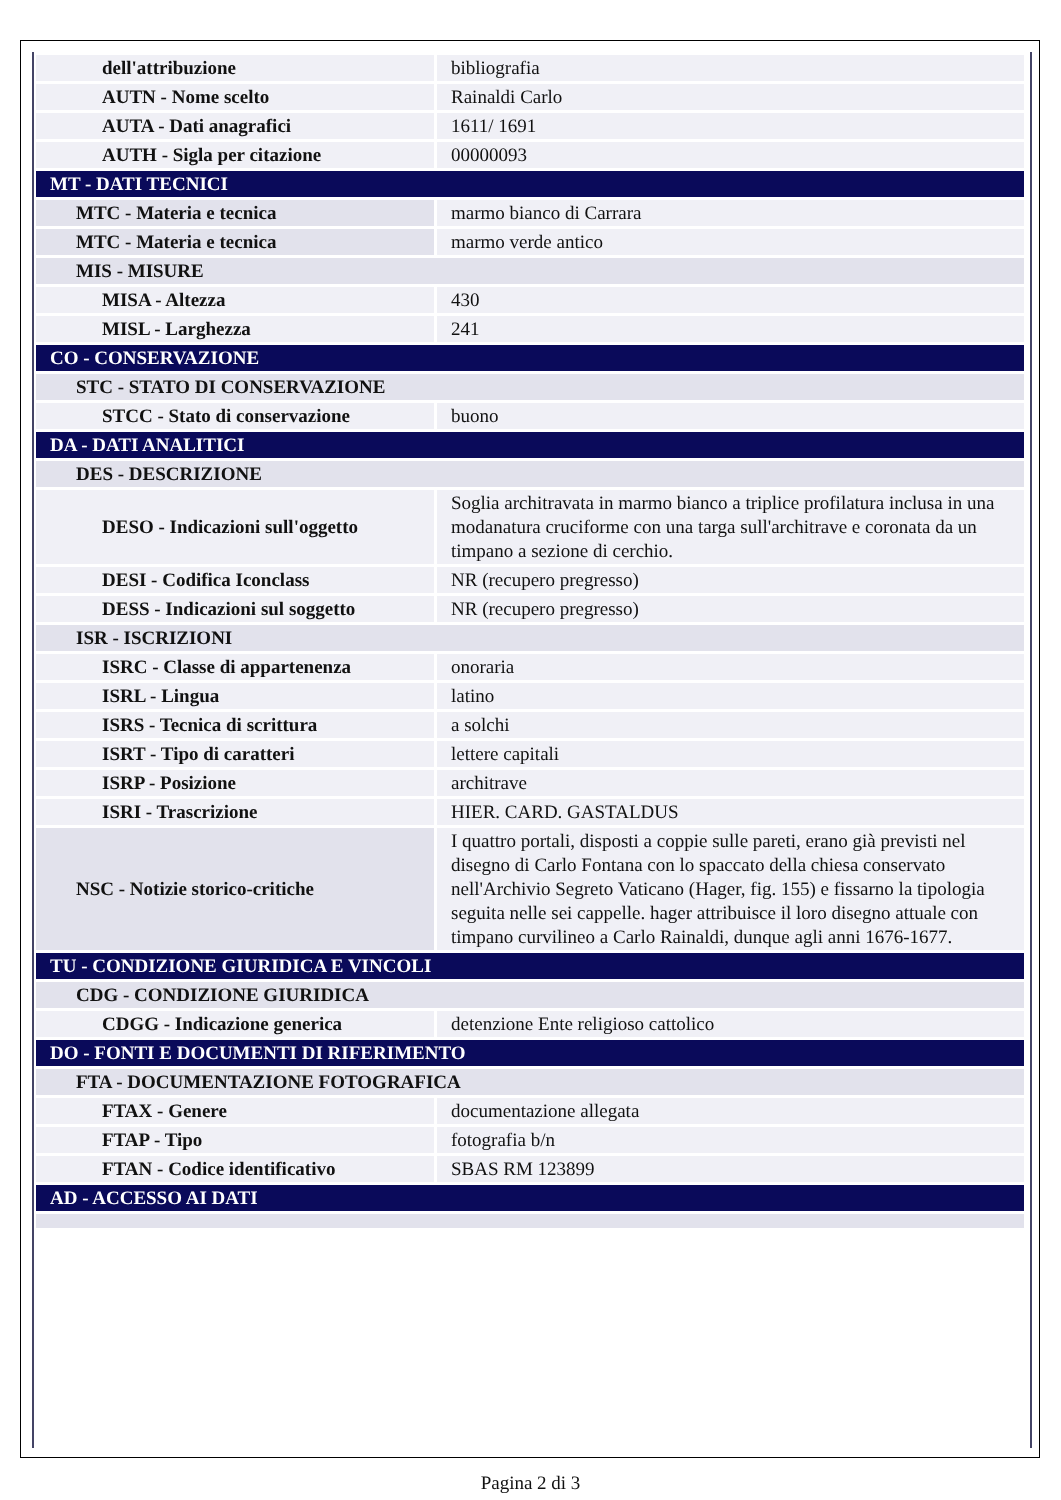| dell'attribuzione | bibliografia |
| AUTN - Nome scelto | Rainaldi Carlo |
| AUTA - Dati anagrafici | 1611/ 1691 |
| AUTH - Sigla per citazione | 00000093 |
| MT - DATI TECNICI | |
| MTC - Materia e tecnica | marmo bianco di Carrara |
| MTC - Materia e tecnica | marmo verde antico |
| MIS - MISURE | |
| MISA - Altezza | 430 |
| MISL - Larghezza | 241 |
| CO - CONSERVAZIONE | |
| STC - STATO DI CONSERVAZIONE | |
| STCC - Stato di conservazione | buono |
| DA - DATI ANALITICI | |
| DES - DESCRIZIONE | |
| DESO - Indicazioni sull'oggetto | Soglia architravata in marmo bianco a triplice profilatura inclusa in una modanatura cruciforme con una targa sull'architrave e coronata da un timpano a sezione di cerchio. |
| DESI - Codifica Iconclass | NR (recupero pregresso) |
| DESS - Indicazioni sul soggetto | NR (recupero pregresso) |
| ISR - ISCRIZIONI | |
| ISRC - Classe di appartenenza | onoraria |
| ISRL - Lingua | latino |
| ISRS - Tecnica di scrittura | a solchi |
| ISRT - Tipo di caratteri | lettere capitali |
| ISRP - Posizione | architrave |
| ISRI - Trascrizione | HIER. CARD. GASTALDUS |
| NSC - Notizie storico-critiche | I quattro portali, disposti a coppie sulle pareti, erano già previsti nel disegno di Carlo Fontana con lo spaccato della chiesa conservato nell'Archivio Segreto Vaticano (Hager, fig. 155) e fissarno la tipologia seguita nelle sei cappelle. hager attribuisce il loro disegno attuale con timpano curvilineo a Carlo Rainaldi, dunque agli anni 1676-1677. |
| TU - CONDIZIONE GIURIDICA E VINCOLI | |
| CDG - CONDIZIONE GIURIDICA | |
| CDGG - Indicazione generica | detenzione Ente religioso cattolico |
| DO - FONTI E DOCUMENTI DI RIFERIMENTO | |
| FTA - DOCUMENTAZIONE FOTOGRAFICA | |
| FTAX - Genere | documentazione allegata |
| FTAP - Tipo | fotografia b/n |
| FTAN - Codice identificativo | SBAS RM 123899 |
| AD - ACCESSO AI DATI | |
Pagina 2 di 3